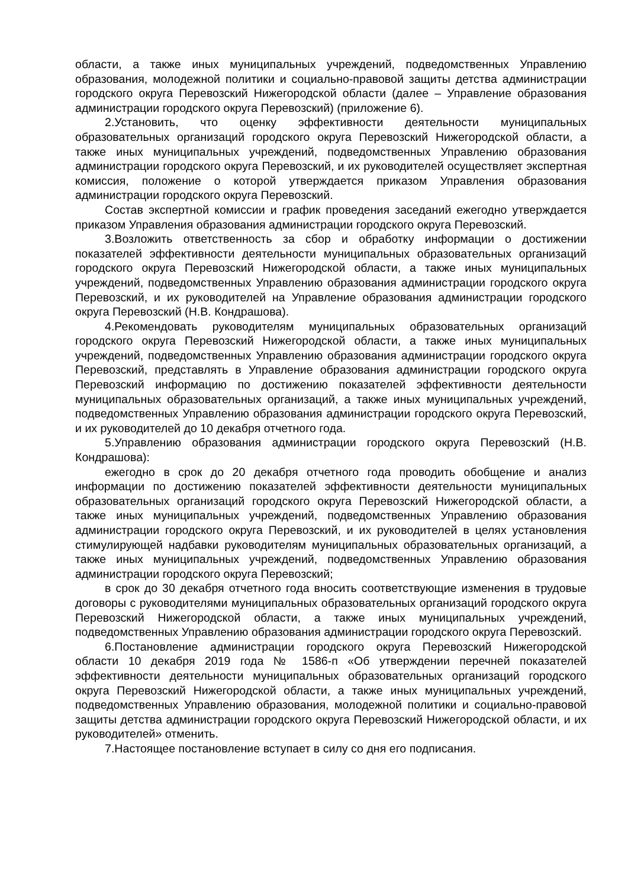области, а также иных муниципальных учреждений, подведомственных Управлению образования, молодежной политики и социально-правовой защиты детства администрации городского округа Перевозский Нижегородской области (далее – Управление образования администрации городского округа Перевозский) (приложение 6).
2.Установить, что оценку эффективности деятельности муниципальных образовательных организаций городского округа Перевозский Нижегородской области, а также иных муниципальных учреждений, подведомственных Управлению образования администрации городского округа Перевозский, и их руководителей осуществляет экспертная комиссия, положение о которой утверждается приказом Управления образования администрации городского округа Перевозский.
Состав экспертной комиссии и график проведения заседаний ежегодно утверждается приказом Управления образования администрации городского округа Перевозский.
3.Возложить ответственность за сбор и обработку информации о достижении показателей эффективности деятельности муниципальных образовательных организаций городского округа Перевозский Нижегородской области, а также иных муниципальных учреждений, подведомственных Управлению образования администрации городского округа Перевозский, и их руководителей на Управление образования администрации городского округа Перевозский (Н.В. Кондрашова).
4.Рекомендовать руководителям муниципальных образовательных организаций городского округа Перевозский Нижегородской области, а также иных муниципальных учреждений, подведомственных Управлению образования администрации городского округа Перевозский, представлять в Управление образования администрации городского округа Перевозский информацию по достижению показателей эффективности деятельности муниципальных образовательных организаций, а также иных муниципальных учреждений, подведомственных Управлению образования администрации городского округа Перевозский, и их руководителей до 10 декабря отчетного года.
5.Управлению образования администрации городского округа Перевозский (Н.В. Кондрашова):
ежегодно в срок до 20 декабря отчетного года проводить обобщение и анализ информации по достижению показателей эффективности деятельности муниципальных образовательных организаций городского округа Перевозский Нижегородской области, а также иных муниципальных учреждений, подведомственных Управлению образования администрации городского округа Перевозский, и их руководителей в целях установления стимулирующей надбавки руководителям муниципальных образовательных организаций, а также иных муниципальных учреждений, подведомственных Управлению образования администрации городского округа Перевозский;
в срок до 30 декабря отчетного года вносить соответствующие изменения в трудовые договоры с руководителями муниципальных образовательных организаций городского округа Перевозский Нижегородской области, а также иных муниципальных учреждений, подведомственных Управлению образования администрации городского округа Перевозский.
6.Постановление администрации городского округа Перевозский Нижегородской области 10 декабря 2019 года № 1586-п «Об утверждении перечней показателей эффективности деятельности муниципальных образовательных организаций городского округа Перевозский Нижегородской области, а также иных муниципальных учреждений, подведомственных Управлению образования, молодежной политики и социально-правовой защиты детства администрации городского округа Перевозский Нижегородской области, и их руководителей» отменить.
7.Настоящее постановление вступает в силу со дня его подписания.